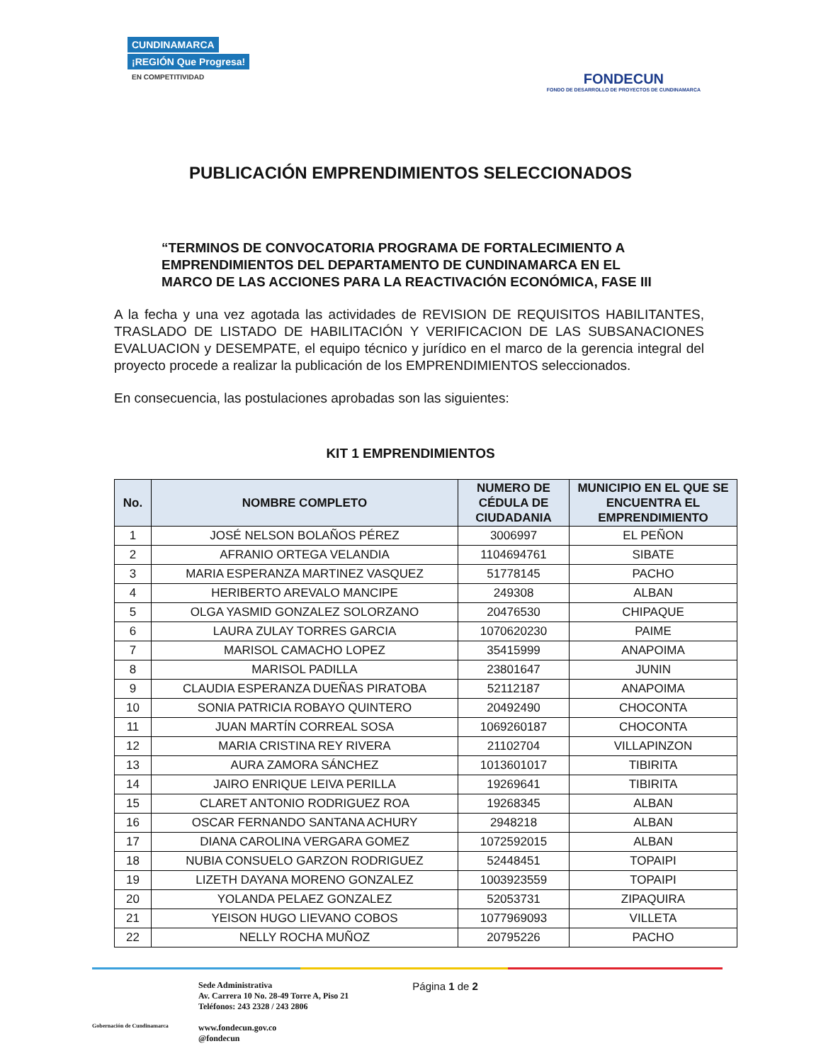CUNDINAMARCA
¡REGIÓN Que Progresa!
EN COMPETITIVIDAD
FONDECUN
FONDO DE DESARROLLO DE PROYECTOS DE CUNDINAMARCA
PUBLICACIÓN EMPRENDIMIENTOS SELECCIONADOS
“TERMINOS DE CONVOCATORIA PROGRAMA DE FORTALECIMIENTO A EMPRENDIMIENTOS DEL DEPARTAMENTO DE CUNDINAMARCA EN EL MARCO DE LAS ACCIONES PARA LA REACTIVACIÓN ECONÓMICA, FASE III
A la fecha y una vez agotada las actividades de REVISION DE REQUISITOS HABILITANTES, TRASLADO DE LISTADO DE HABILITACIÓN Y VERIFICACION DE LAS SUBSANACIONES EVALUACION y DESEMPATE, el equipo técnico y jurídico en el marco de la gerencia integral del proyecto procede a realizar la publicación de los EMPRENDIMIENTOS seleccionados.
En consecuencia, las postulaciones aprobadas son las siguientes:
KIT 1 EMPRENDIMIENTOS
| No. | NOMBRE COMPLETO | NUMERO DE CÉDULA DE CIUDADANIA | MUNICIPIO EN EL QUE SE ENCUENTRA EL EMPRENDIMIENTO |
| --- | --- | --- | --- |
| 1 | JOSÉ NELSON BOLAÑOS PÉREZ | 3006997 | EL PEÑON |
| 2 | AFRANIO ORTEGA VELANDIA | 1104694761 | SIBATE |
| 3 | MARIA ESPERANZA MARTINEZ VASQUEZ | 51778145 | PACHO |
| 4 | HERIBERTO AREVALO MANCIPE | 249308 | ALBAN |
| 5 | OLGA YASMID GONZALEZ SOLORZANO | 20476530 | CHIPAQUE |
| 6 | LAURA ZULAY TORRES GARCIA | 1070620230 | PAIME |
| 7 | MARISOL CAMACHO LOPEZ | 35415999 | ANAPOIMA |
| 8 | MARISOL PADILLA | 23801647 | JUNIN |
| 9 | CLAUDIA ESPERANZA DUEÑAS PIRATOBA | 52112187 | ANAPOIMA |
| 10 | SONIA PATRICIA ROBAYO QUINTERO | 20492490 | CHOCONTA |
| 11 | JUAN MARTÍN CORREAL SOSA | 1069260187 | CHOCONTA |
| 12 | MARIA CRISTINA REY RIVERA | 21102704 | VILLAPINZON |
| 13 | AURA ZAMORA SÁNCHEZ | 1013601017 | TIBIRITA |
| 14 | JAIRO ENRIQUE LEIVA PERILLA | 19269641 | TIBIRITA |
| 15 | CLARET ANTONIO RODRIGUEZ ROA | 19268345 | ALBAN |
| 16 | OSCAR FERNANDO SANTANA ACHURY | 2948218 | ALBAN |
| 17 | DIANA CAROLINA VERGARA GOMEZ | 1072592015 | ALBAN |
| 18 | NUBIA CONSUELO GARZON RODRIGUEZ | 52448451 | TOPAIPI |
| 19 | LIZETH DAYANA MORENO GONZALEZ | 1003923559 | TOPAIPI |
| 20 | YOLANDA PELAEZ GONZALEZ | 52053731 | ZIPAQUIRA |
| 21 | YEISON HUGO LIEVANO COBOS | 1077969093 | VILLETA |
| 22 | NELLY ROCHA MUÑOZ | 20795226 | PACHO |
Gobernación de Cundinamarca
Sede Administrativa
Av. Carrera 10 No. 28-49 Torre A, Piso 21
Teléfonos: 243 2328 / 243 2806
www.fondecun.gov.co
@fondecun
Página 1 de 2